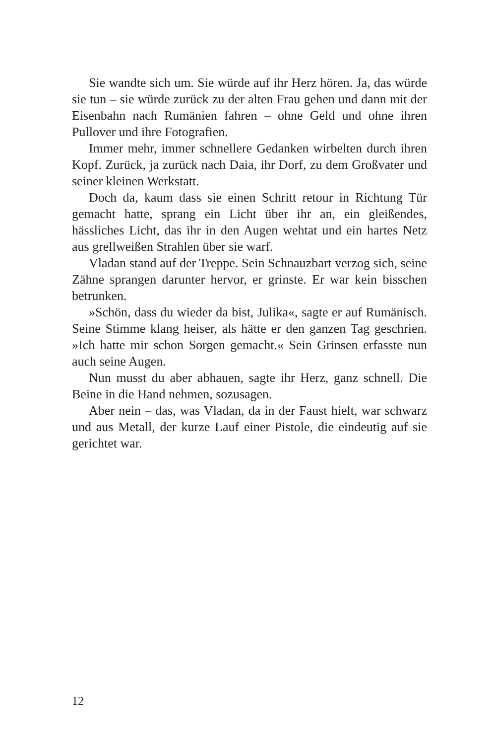Sie wandte sich um. Sie würde auf ihr Herz hören. Ja, das würde sie tun – sie würde zurück zu der alten Frau gehen und dann mit der Eisenbahn nach Rumänien fahren – ohne Geld und ohne ihren Pullover und ihre Fotografien.
Immer mehr, immer schnellere Gedanken wirbelten durch ihren Kopf. Zurück, ja zurück nach Daia, ihr Dorf, zu dem Großvater und seiner kleinen Werkstatt.
Doch da, kaum dass sie einen Schritt retour in Richtung Tür gemacht hatte, sprang ein Licht über ihr an, ein gleißendes, hässliches Licht, das ihr in den Augen wehtat und ein hartes Netz aus grellweißen Strahlen über sie warf.
Vladan stand auf der Treppe. Sein Schnauzbart verzog sich, seine Zähne sprangen darunter hervor, er grinste. Er war kein bisschen betrunken.
»Schön, dass du wieder da bist, Julika«, sagte er auf Rumänisch. Seine Stimme klang heiser, als hätte er den ganzen Tag geschrien. »Ich hatte mir schon Sorgen gemacht.« Sein Grinsen erfasste nun auch seine Augen.
Nun musst du aber abhauen, sagte ihr Herz, ganz schnell. Die Beine in die Hand nehmen, sozusagen.
Aber nein – das, was Vladan, da in der Faust hielt, war schwarz und aus Metall, der kurze Lauf einer Pistole, die eindeutig auf sie gerichtet war.
12